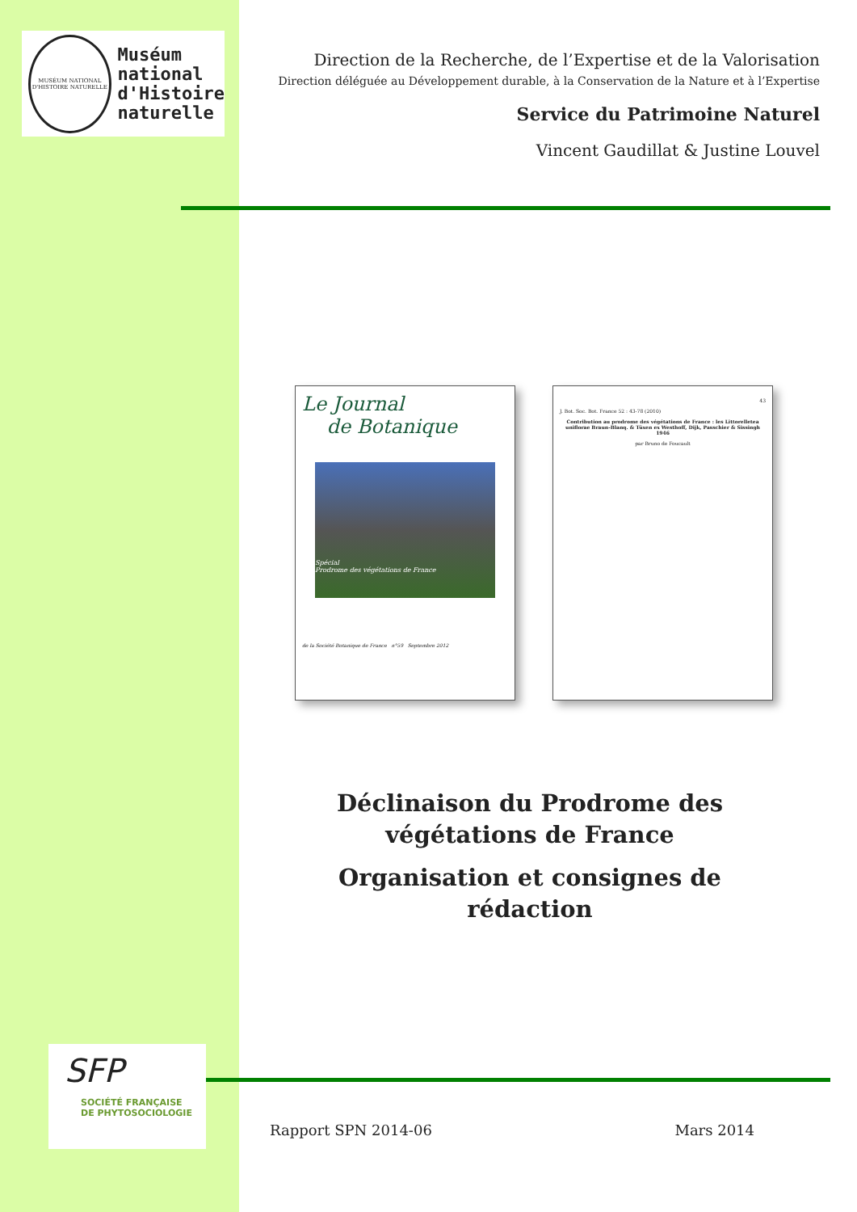MUSÉUM NATIONAL D'HISTOIRE NATURELLE
Muséum
national
d'Histoire
naturelle
Direction de la Recherche, de l’Expertise et de la Valorisation
Direction déléguée au Développement durable, à la Conservation de la Nature et à l’Expertise
Service du Patrimoine Naturel
Vincent Gaudillat & Justine Louvel
Le Journal
de Botanique
Spécial
Prodrome des végétations de France
de la Société Botanique de France n°59 Septembre 2012
43
J. Bot. Soc. Bot. France 52 : 43-78 (2010)
Contribution au prodrome des végétations de France : les Littorelletea uniflorae Braun-Blanq. & Tüxen ex Westhoff, Dijk, Passchier & Sissingh 1946
par Bruno de Foucault
Déclinaison du Prodrome des végétations de France
Organisation et consignes de rédaction
SFP
SOCIÉTÉ FRANÇAISE
DE PHYTOSOCIOLOGIE
Rapport SPN 2014-06 Mars 2014